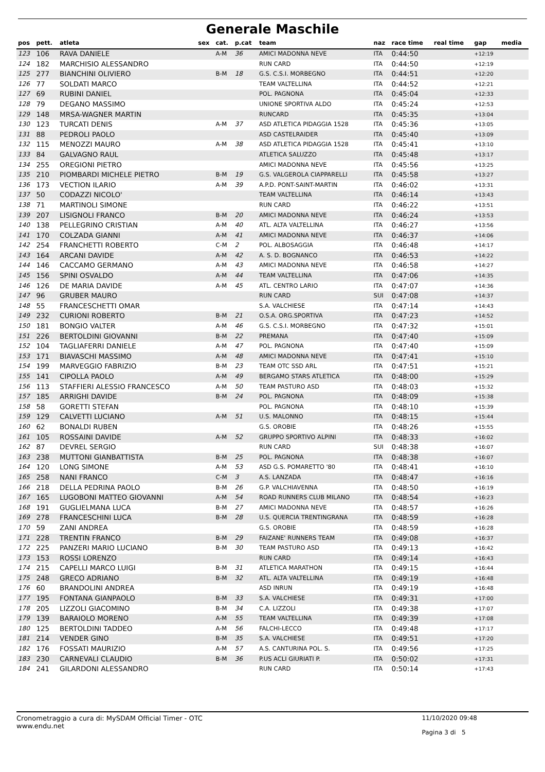Generale Maschile
| pos | pett. | atleta | sex | cat. | p.cat | team | naz | race time | real time | gap | media |
| --- | --- | --- | --- | --- | --- | --- | --- | --- | --- | --- | --- |
| 123 | 106 | RAVA DANIELE | | A-M | 36 | AMICI MADONNA NEVE | ITA | 0:44:50 | | +12:19 | |
| 124 | 182 | MARCHISIO ALESSANDRO | | | | RUN CARD | ITA | 0:44:50 | | +12:19 | |
| 125 | 277 | BIANCHINI OLIVIERO | | B-M | 18 | G.S. C.S.I. MORBEGNO | ITA | 0:44:51 | | +12:20 | |
| 126 | 77 | SOLDATI MARCO | | | | TEAM VALTELLINA | ITA | 0:44:52 | | +12:21 | |
| 127 | 69 | RUBINI DANIEL | | | | POL. PAGNONA | ITA | 0:45:04 | | +12:33 | |
| 128 | 79 | DEGANO MASSIMO | | | | UNIONE SPORTIVA ALDO | ITA | 0:45:24 | | +12:53 | |
| 129 | 148 | MRSA-WAGNER MARTIN | | | | RUNCARD | ITA | 0:45:35 | | +13:04 | |
| 130 | 123 | TURCATI DENIS | | A-M | 37 | ASD ATLETICA PIDAGGIA 1528 | ITA | 0:45:36 | | +13:05 | |
| 131 | 88 | PEDROLI PAOLO | | | | ASD CASTELRAIDER | ITA | 0:45:40 | | +13:09 | |
| 132 | 115 | MENOZZI MAURO | | A-M | 38 | ASD ATLETICA PIDAGGIA 1528 | ITA | 0:45:41 | | +13:10 | |
| 133 | 84 | GALVAGNO RAUL | | | | ATLETICA SALUZZO | ITA | 0:45:48 | | +13:17 | |
| 134 | 255 | OREGIONI PIETRO | | | | AMICI MADONNA NEVE | ITA | 0:45:56 | | +13:25 | |
| 135 | 210 | PIOMBARDI MICHELE PIETRO | | B-M | 19 | G.S. VALGEROLA CIAPPARELLI | ITA | 0:45:58 | | +13:27 | |
| 136 | 173 | VECTION ILARIO | | A-M | 39 | A.P.D. PONT-SAINT-MARTIN | ITA | 0:46:02 | | +13:31 | |
| 137 | 50 | CODAZZI NICOLO' | | | | TEAM VALTELLINA | ITA | 0:46:14 | | +13:43 | |
| 138 | 71 | MARTINOLI SIMONE | | | | RUN CARD | ITA | 0:46:22 | | +13:51 | |
| 139 | 207 | LISIGNOLI FRANCO | | B-M | 20 | AMICI MADONNA NEVE | ITA | 0:46:24 | | +13:53 | |
| 140 | 138 | PELLEGRINO CRISTIAN | | A-M | 40 | ATL. ALTA VALTELLINA | ITA | 0:46:27 | | +13:56 | |
| 141 | 170 | COLZADA GIANNI | | A-M | 41 | AMICI MADONNA NEVE | ITA | 0:46:37 | | +14:06 | |
| 142 | 254 | FRANCHETTI ROBERTO | | C-M | 2 | POL. ALBOSAGGIA | ITA | 0:46:48 | | +14:17 | |
| 143 | 164 | ARCANI DAVIDE | | A-M | 42 | A. S. D. BOGNANCO | ITA | 0:46:53 | | +14:22 | |
| 144 | 146 | CACCAMO GERMANO | | A-M | 43 | AMICI MADONNA NEVE | ITA | 0:46:58 | | +14:27 | |
| 145 | 156 | SPINI OSVALDO | | A-M | 44 | TEAM VALTELLINA | ITA | 0:47:06 | | +14:35 | |
| 146 | 126 | DE MARIA DAVIDE | | A-M | 45 | ATL. CENTRO LARIO | ITA | 0:47:07 | | +14:36 | |
| 147 | 96 | GRUBER MAURO | | | | RUN CARD | SUI | 0:47:08 | | +14:37 | |
| 148 | 55 | FRANCESCHETTI OMAR | | | | S.A. VALCHIESE | ITA | 0:47:14 | | +14:43 | |
| 149 | 232 | CURIONI ROBERTO | | B-M | 21 | O.S.A. ORG.SPORTIVA | ITA | 0:47:23 | | +14:52 | |
| 150 | 181 | BONGIO VALTER | | A-M | 46 | G.S. C.S.I. MORBEGNO | ITA | 0:47:32 | | +15:01 | |
| 151 | 226 | BERTOLDINI GIOVANNI | | B-M | 22 | PREMANA | ITA | 0:47:40 | | +15:09 | |
| 152 | 104 | TAGLIAFERRI DANIELE | | A-M | 47 | POL. PAGNONA | ITA | 0:47:40 | | +15:09 | |
| 153 | 171 | BIAVASCHI MASSIMO | | A-M | 48 | AMICI MADONNA NEVE | ITA | 0:47:41 | | +15:10 | |
| 154 | 199 | MARVEGGIO FABRIZIO | | B-M | 23 | TEAM OTC SSD ARL | ITA | 0:47:51 | | +15:21 | |
| 155 | 141 | CIPOLLA PAOLO | | A-M | 49 | BERGAMO STARS ATLETICA | ITA | 0:48:00 | | +15:29 | |
| 156 | 113 | STAFFIERI ALESSIO FRANCESCO | | A-M | 50 | TEAM PASTURO ASD | ITA | 0:48:03 | | +15:32 | |
| 157 | 185 | ARRIGHI DAVIDE | | B-M | 24 | POL. PAGNONA | ITA | 0:48:09 | | +15:38 | |
| 158 | 58 | GORETTI STEFAN | | | | POL. PAGNONA | ITA | 0:48:10 | | +15:39 | |
| 159 | 129 | CALVETTI LUCIANO | | A-M | 51 | U.S. MALONNO | ITA | 0:48:15 | | +15:44 | |
| 160 | 62 | BONALDI RUBEN | | | | G.S. OROBIE | ITA | 0:48:26 | | +15:55 | |
| 161 | 105 | ROSSAINI DAVIDE | | A-M | 52 | GRUPPO SPORTIVO ALPINI | ITA | 0:48:33 | | +16:02 | |
| 162 | 87 | DEVREL SERGIO | | | | RUN CARD | SUI | 0:48:38 | | +16:07 | |
| 163 | 238 | MUTTONI GIANBATTISTA | | B-M | 25 | POL. PAGNONA | ITA | 0:48:38 | | +16:07 | |
| 164 | 120 | LONG SIMONE | | A-M | 53 | ASD G.S. POMARETTO '80 | ITA | 0:48:41 | | +16:10 | |
| 165 | 258 | NANI FRANCO | | C-M | 3 | A.S. LANZADA | ITA | 0:48:47 | | +16:16 | |
| 166 | 218 | DELLA PEDRINA PAOLO | | B-M | 26 | G.P. VALCHIAVENNA | ITA | 0:48:50 | | +16:19 | |
| 167 | 165 | LUGOBONI MATTEO GIOVANNI | | A-M | 54 | ROAD RUNNERS CLUB MILANO | ITA | 0:48:54 | | +16:23 | |
| 168 | 191 | GUGLIELMANA LUCA | | B-M | 27 | AMICI MADONNA NEVE | ITA | 0:48:57 | | +16:26 | |
| 169 | 278 | FRANCESCHINI LUCA | | B-M | 28 | U.S. QUERCIA TRENTINGRANA | ITA | 0:48:59 | | +16:28 | |
| 170 | 59 | ZANI ANDREA | | | | G.S. OROBIE | ITA | 0:48:59 | | +16:28 | |
| 171 | 228 | TRENTIN FRANCO | | B-M | 29 | FAIZANE' RUNNERS TEAM | ITA | 0:49:08 | | +16:37 | |
| 172 | 225 | PANZERI MARIO LUCIANO | | B-M | 30 | TEAM PASTURO ASD | ITA | 0:49:13 | | +16:42 | |
| 173 | 153 | ROSSI LORENZO | | | | RUN CARD | ITA | 0:49:14 | | +16:43 | |
| 174 | 215 | CAPELLI MARCO LUIGI | | B-M | 31 | ATLETICA MARATHON | ITA | 0:49:15 | | +16:44 | |
| 175 | 248 | GRECO ADRIANO | | B-M | 32 | ATL. ALTA VALTELLINA | ITA | 0:49:19 | | +16:48 | |
| 176 | 60 | BRANDOLINI ANDREA | | | | ASD INRUN | ITA | 0:49:19 | | +16:48 | |
| 177 | 195 | FONTANA GIANPAOLO | | B-M | 33 | S.A. VALCHIESE | ITA | 0:49:31 | | +17:00 | |
| 178 | 205 | LIZZOLI GIACOMINO | | B-M | 34 | C.A. LIZZOLI | ITA | 0:49:38 | | +17:07 | |
| 179 | 139 | BARAIOLO MORENO | | A-M | 55 | TEAM VALTELLINA | ITA | 0:49:39 | | +17:08 | |
| 180 | 125 | BERTOLDINI TADDEO | | A-M | 56 | FALCHI-LECCO | ITA | 0:49:48 | | +17:17 | |
| 181 | 214 | VENDER GINO | | B-M | 35 | S.A. VALCHIESE | ITA | 0:49:51 | | +17:20 | |
| 182 | 176 | FOSSATI MAURIZIO | | A-M | 57 | A.S. CANTURINA POL. S. | ITA | 0:49:56 | | +17:25 | |
| 183 | 230 | CARNEVALI CLAUDIO | | B-M | 36 | P.US ACLI GIURIATI P. | ITA | 0:50:02 | | +17:31 | |
| 184 | 241 | GILARDONI ALESSANDRO | | | | RUN CARD | ITA | 0:50:14 | | +17:43 | |
Cronometraggio a cura di: MySDAM Official Timer - OTC
www.endu.net 11/10/2020 09:48
Pagina 3 di 5